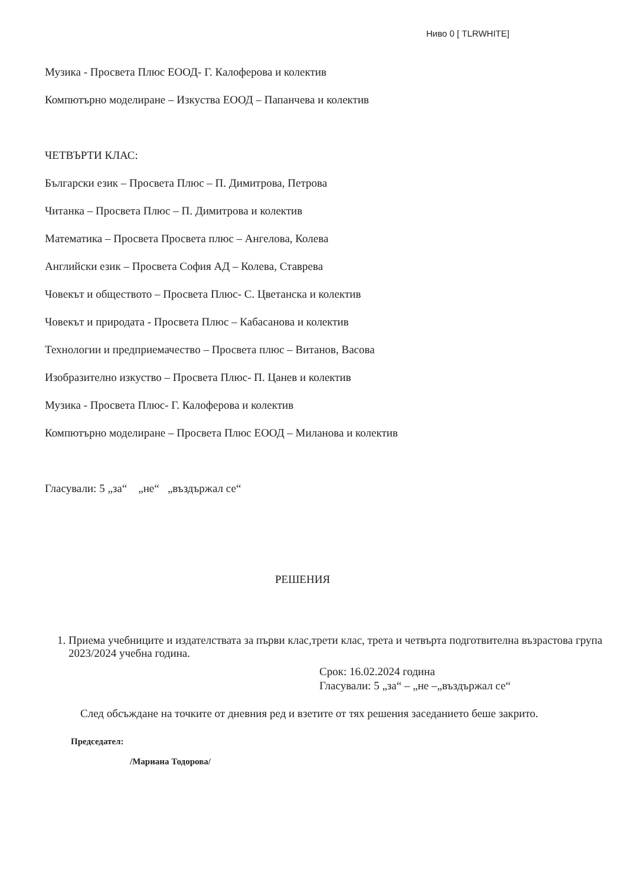Ниво 0 [ TLRWHITE]
Музика - Просвета Плюс ЕООД- Г. Калоферова и колектив
Компютърно моделиране – Изкуства ЕООД – Папанчева и колектив
ЧЕТВЪРТИ КЛАС:
Български език – Просвета Плюс – П. Димитрова, Петрова
Читанка – Просвета Плюс – П. Димитрова и колектив
Математика – Просвета Просвета плюс – Ангелова, Колева
Английски език – Просвета София АД – Колева, Ставрева
Човекът и обществото – Просвета Плюс- С. Цветанска и колектив
Човекът и природата - Просвета Плюс – Кабасанова и колектив
Технологии и предприемачество – Просвета плюс – Витанов, Васова
Изобразително изкуство – Просвета Плюс- П. Цанев и колектив
Музика - Просвета Плюс- Г. Калоферова и колектив
Компютърно моделиране – Просвета Плюс ЕООД – Миланова и колектив
Гласували: 5 „за“ „не“ „въздържал се“
РЕШЕНИЯ
1. Приема учебниците и издателствата за първи клас,трети клас, трета и четвърта подготвителна възрастова група 2023/2024 учебна година.
Срок: 16.02.2024 година
Гласували: 5 „за“ – „не –„въздържал се“
След обсъждане на точките от дневния ред и взетите от тях решения заседанието беше закрито.
Председател:
/Мариана Тодорова/